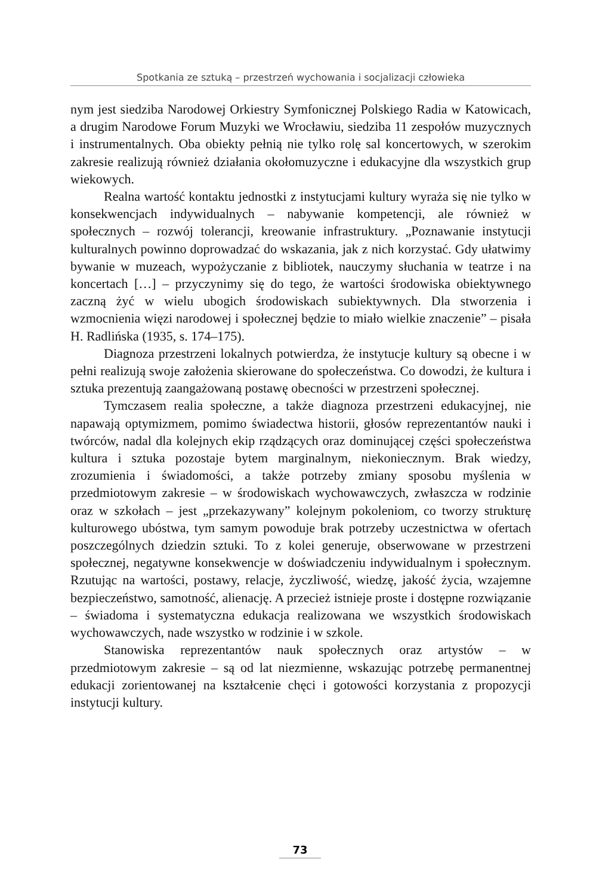Spotkania ze sztuką – przestrzeń wychowania i socjalizacji człowieka
nym jest siedziba Narodowej Orkiestry Symfonicznej Polskiego Radia w Katowicach, a drugim Narodowe Forum Muzyki we Wrocławiu, siedziba 11 zespołów muzycznych i instrumentalnych. Oba obiekty pełnią nie tylko rolę sal koncertowych, w szerokim zakresie realizują również działania okołomuzyczne i edukacyjne dla wszystkich grup wiekowych.
Realna wartość kontaktu jednostki z instytucjami kultury wyraża się nie tylko w konsekwencjach indywidualnych – nabywanie kompetencji, ale również w społecznych – rozwój tolerancji, kreowanie infrastruktury. „Poznawanie instytucji kulturalnych powinno doprowadzać do wskazania, jak z nich korzystać. Gdy ułatwimy bywanie w muzeach, wypożyczanie z bibliotek, nauczymy słuchania w teatrze i na koncertach […] – przyczynimy się do tego, że wartości środowiska obiektywnego zaczną żyć w wielu ubogich środowiskach subiektywnych. Dla stworzenia i wzmocnienia więzi narodowej i społecznej będzie to miało wielkie znaczenie” – pisała H. Radlińska (1935, s. 174–175).
Diagnoza przestrzeni lokalnych potwierdza, że instytucje kultury są obecne i w pełni realizują swoje założenia skierowane do społeczeństwa. Co dowodzi, że kultura i sztuka prezentują zaangażowaną postawę obecności w przestrzeni społecznej.
Tymczasem realia społeczne, a także diagnoza przestrzeni edukacyjnej, nie napawają optymizmem, pomimo świadectwa historii, głosów reprezentantów nauki i twórców, nadal dla kolejnych ekip rządzących oraz dominującej części społeczeństwa kultura i sztuka pozostaje bytem marginalnym, niekoniecznym. Brak wiedzy, zrozumienia i świadomości, a także potrzeby zmiany sposobu myślenia w przedmiotowym zakresie – w środowiskach wychowawczych, zwłaszcza w rodzinie oraz w szkołach – jest „przekazywany” kolejnym pokoleniom, co tworzy strukturę kulturowego ubóstwa, tym samym powoduje brak potrzeby uczestnictwa w ofertach poszczególnych dziedzin sztuki. To z kolei generuje, obserwowane w przestrzeni społecznej, negatywne konsekwencje w doświadczeniu indywidualnym i społecznym. Rzutując na wartości, postawy, relacje, życzliwość, wiedzę, jakość życia, wzajemne bezpieczeństwo, samotność, alienację. A przecież istnieje proste i dostępne rozwiązanie – świadoma i systematyczna edukacja realizowana we wszystkich środowiskach wychowawczych, nade wszystko w rodzinie i w szkole.
Stanowiska reprezentantów nauk społecznych oraz artystów – w przedmiotowym zakresie – są od lat niezmienne, wskazując potrzebę permanentnej edukacji zorientowanej na kształcenie chęci i gotowości korzystania z propozycji instytucji kultury.
73